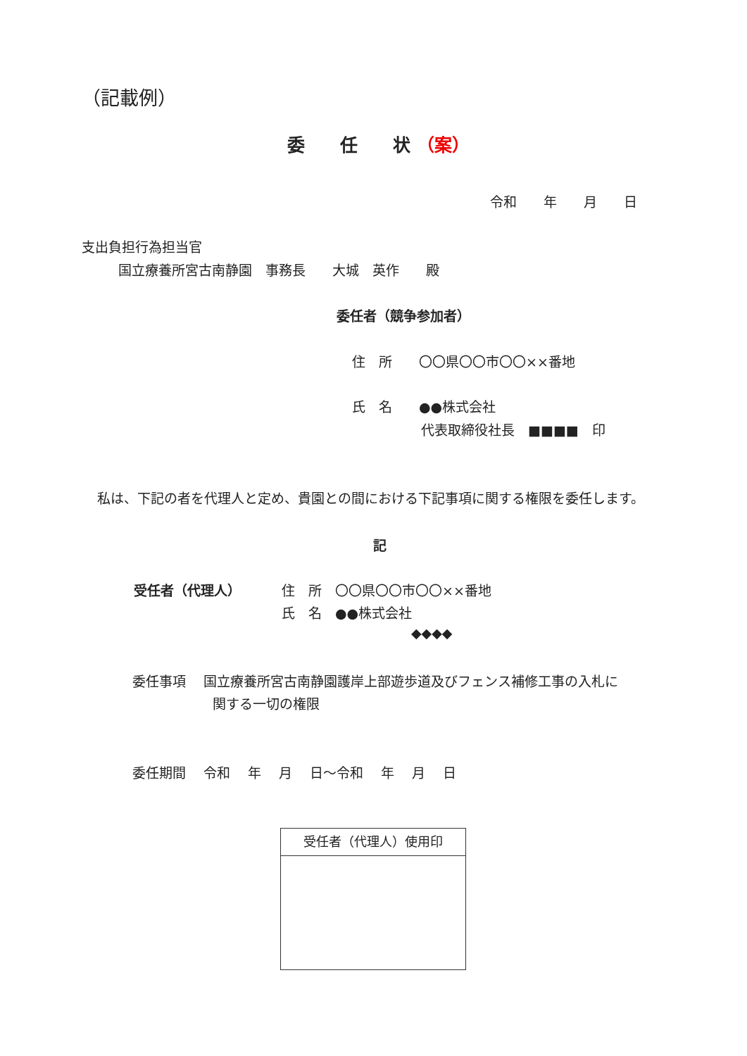（記載例）
委　　任　　状 （案）
令和　　年　　月　　日
支出負担行為担当官
国立療養所宮古南静園　事務長　　大城　英作　　殿
委任者（競争参加者）
住　所　　〇〇県〇〇市〇〇××番地
氏　名　　●●株式会社
代表取締役社長　■■■■　印
私は、下記の者を代理人と定め、貴園との間における下記事項に関する権限を委任します。
記
受任者（代理人） 住　所　〇〇県〇〇市〇〇××番地
氏　名　●●株式会社
◆◆◆◆
委任事項　 国立療養所宮古南静園護岸上部遊歩道及びフェンス補修工事の入札に
関する一切の権限
委任期間　 令和　 年　 月　 日～令和　 年　 月　 日
受任者（代理人）使用印